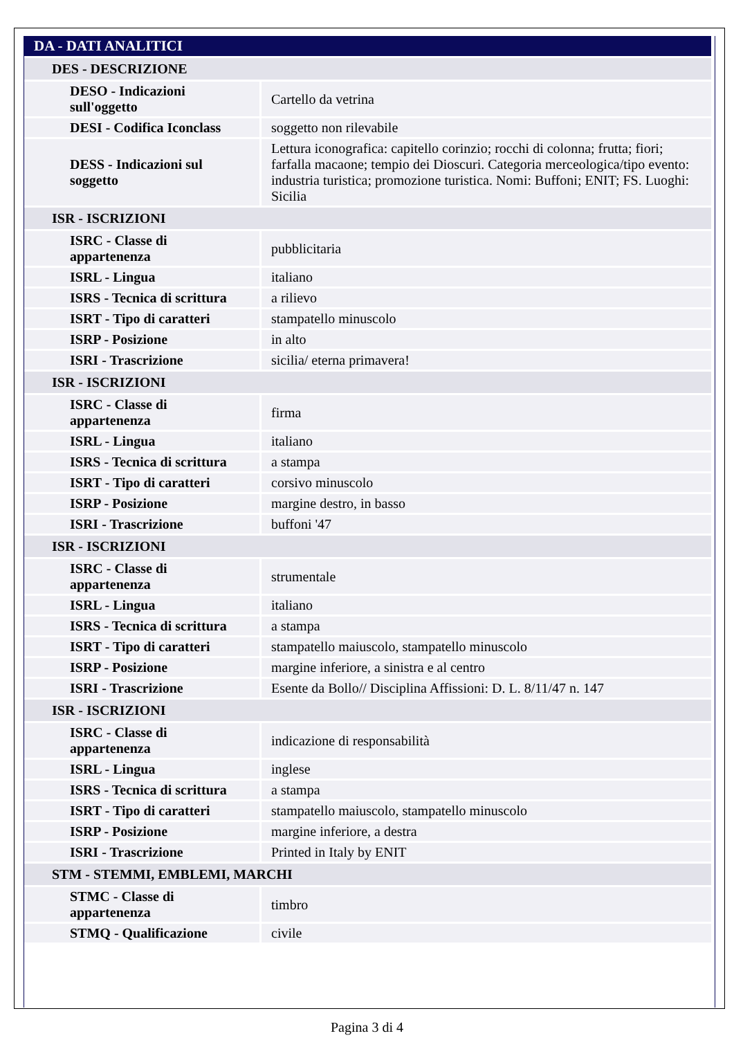| DA - DATI ANALITICI | |
| DES - DESCRIZIONE | |
| DESO - Indicazioni sull'oggetto | Cartello da vetrina |
| DESI - Codifica Iconclass | soggetto non rilevabile |
| DESS - Indicazioni sul soggetto | Lettura iconografica: capitello corinzio; rocchi di colonna; frutta; fiori; farfalla macaone; tempio dei Dioscuri. Categoria merceologica/tipo evento: industria turistica; promozione turistica. Nomi: Buffoni; ENIT; FS. Luoghi: Sicilia |
| ISR - ISCRIZIONI | |
| ISRC - Classe di appartenenza | pubblicitaria |
| ISRL - Lingua | italiano |
| ISRS - Tecnica di scrittura | a rilievo |
| ISRT - Tipo di caratteri | stampatello minuscolo |
| ISRP - Posizione | in alto |
| ISRI - Trascrizione | sicilia/ eterna primavera! |
| ISR - ISCRIZIONI | |
| ISRC - Classe di appartenenza | firma |
| ISRL - Lingua | italiano |
| ISRS - Tecnica di scrittura | a stampa |
| ISRT - Tipo di caratteri | corsivo minuscolo |
| ISRP - Posizione | margine destro, in basso |
| ISRI - Trascrizione | buffoni '47 |
| ISR - ISCRIZIONI | |
| ISRC - Classe di appartenenza | strumentale |
| ISRL - Lingua | italiano |
| ISRS - Tecnica di scrittura | a stampa |
| ISRT - Tipo di caratteri | stampatello maiuscolo, stampatello minuscolo |
| ISRP - Posizione | margine inferiore, a sinistra e al centro |
| ISRI - Trascrizione | Esente da Bollo// Disciplina Affissioni: D. L. 8/11/47 n. 147 |
| ISR - ISCRIZIONI | |
| ISRC - Classe di appartenenza | indicazione di responsabilità |
| ISRL - Lingua | inglese |
| ISRS - Tecnica di scrittura | a stampa |
| ISRT - Tipo di caratteri | stampatello maiuscolo, stampatello minuscolo |
| ISRP - Posizione | margine inferiore, a destra |
| ISRI - Trascrizione | Printed in Italy by ENIT |
| STM - STEMMI, EMBLEMI, MARCHI | |
| STMC - Classe di appartenenza | timbro |
| STMQ - Qualificazione | civile |
Pagina 3 di 4